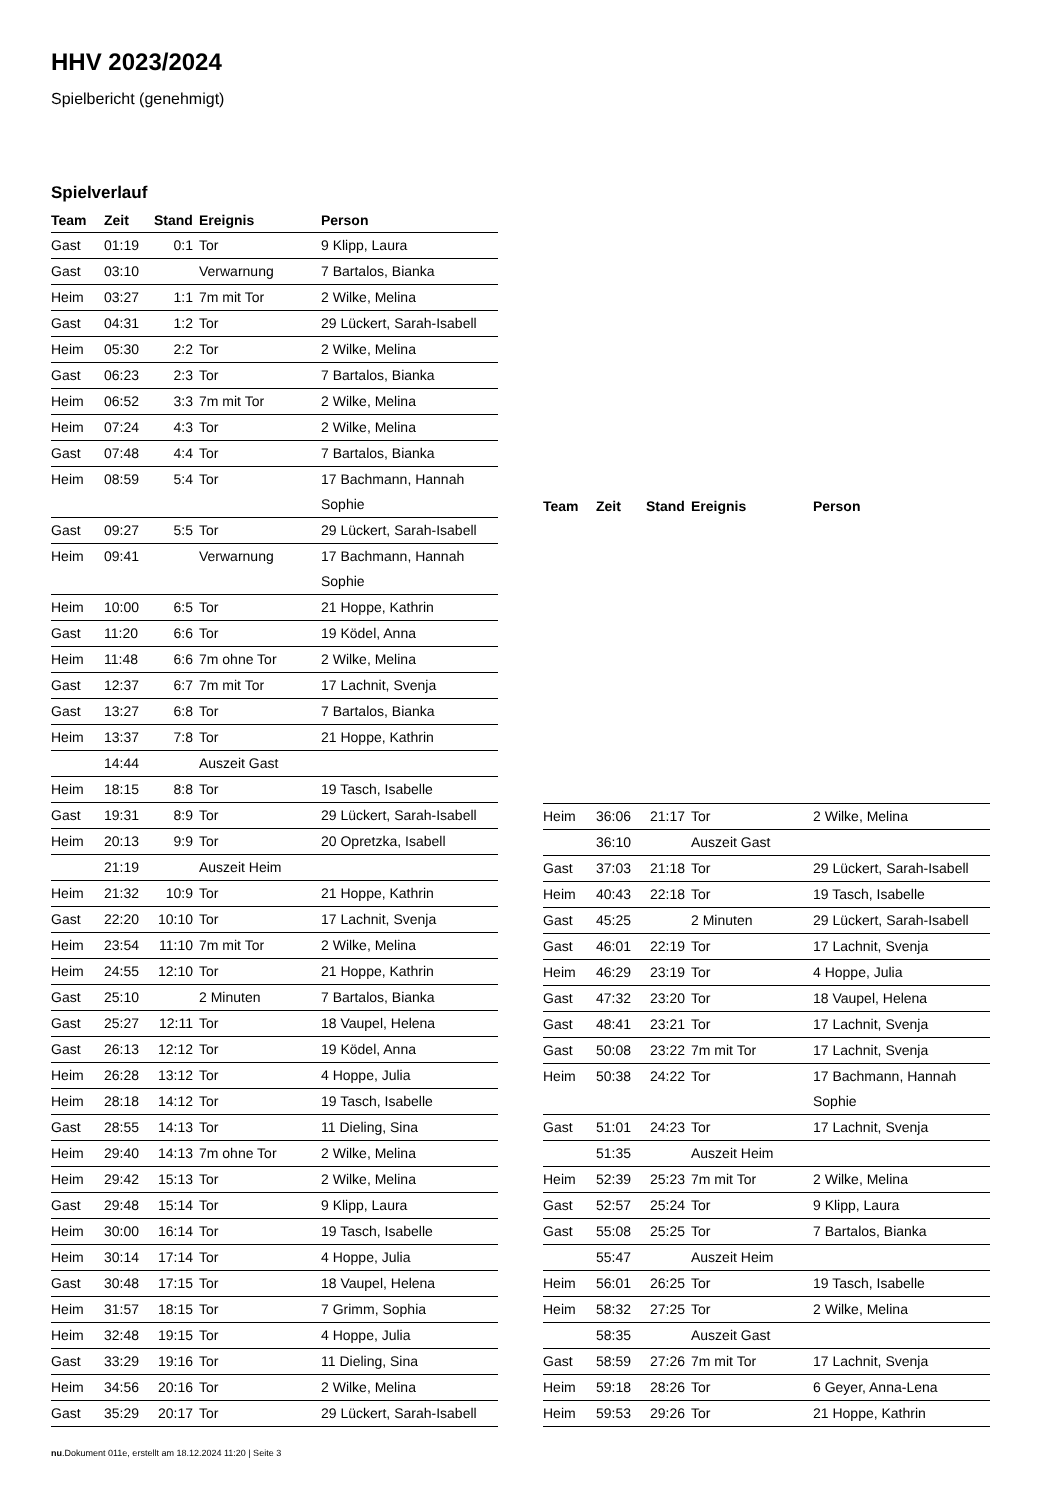HHV 2023/2024
Spielbericht (genehmigt)
Spielverlauf
| Team | Zeit | Stand | Ereignis | Person |
| --- | --- | --- | --- | --- |
| Gast | 01:19 | 0:1 | Tor | 9 Klipp, Laura |
| Gast | 03:10 | | Verwarnung | 7 Bartalos, Bianka |
| Heim | 03:27 | 1:1 | 7m mit Tor | 2 Wilke, Melina |
| Gast | 04:31 | 1:2 | Tor | 29 Lückert, Sarah-Isabell |
| Heim | 05:30 | 2:2 | Tor | 2 Wilke, Melina |
| Gast | 06:23 | 2:3 | Tor | 7 Bartalos, Bianka |
| Heim | 06:52 | 3:3 | 7m mit Tor | 2 Wilke, Melina |
| Heim | 07:24 | 4:3 | Tor | 2 Wilke, Melina |
| Gast | 07:48 | 4:4 | Tor | 7 Bartalos, Bianka |
| Heim | 08:59 | 5:4 | Tor | 17 Bachmann, Hannah Sophie |
| Gast | 09:27 | 5:5 | Tor | 29 Lückert, Sarah-Isabell |
| Heim | 09:41 | | Verwarnung | 17 Bachmann, Hannah Sophie |
| Heim | 10:00 | 6:5 | Tor | 21 Hoppe, Kathrin |
| Gast | 11:20 | 6:6 | Tor | 19 Ködel, Anna |
| Heim | 11:48 | 6:6 | 7m ohne Tor | 2 Wilke, Melina |
| Gast | 12:37 | 6:7 | 7m mit Tor | 17 Lachnit, Svenja |
| Gast | 13:27 | 6:8 | Tor | 7 Bartalos, Bianka |
| Heim | 13:37 | 7:8 | Tor | 21 Hoppe, Kathrin |
| | 14:44 | | Auszeit Gast | |
| Heim | 18:15 | 8:8 | Tor | 19 Tasch, Isabelle |
| Gast | 19:31 | 8:9 | Tor | 29 Lückert, Sarah-Isabell |
| Heim | 20:13 | 9:9 | Tor | 20 Opretzka, Isabell |
| | 21:19 | | Auszeit Heim | |
| Heim | 21:32 | 10:9 | Tor | 21 Hoppe, Kathrin |
| Gast | 22:20 | 10:10 | Tor | 17 Lachnit, Svenja |
| Heim | 23:54 | 11:10 | 7m mit Tor | 2 Wilke, Melina |
| Heim | 24:55 | 12:10 | Tor | 21 Hoppe, Kathrin |
| Gast | 25:10 | | 2 Minuten | 7 Bartalos, Bianka |
| Gast | 25:27 | 12:11 | Tor | 18 Vaupel, Helena |
| Gast | 26:13 | 12:12 | Tor | 19 Ködel, Anna |
| Heim | 26:28 | 13:12 | Tor | 4 Hoppe, Julia |
| Heim | 28:18 | 14:12 | Tor | 19 Tasch, Isabelle |
| Gast | 28:55 | 14:13 | Tor | 11 Dieling, Sina |
| Heim | 29:40 | 14:13 | 7m ohne Tor | 2 Wilke, Melina |
| Heim | 29:42 | 15:13 | Tor | 2 Wilke, Melina |
| Gast | 29:48 | 15:14 | Tor | 9 Klipp, Laura |
| Heim | 30:00 | 16:14 | Tor | 19 Tasch, Isabelle |
| Heim | 30:14 | 17:14 | Tor | 4 Hoppe, Julia |
| Gast | 30:48 | 17:15 | Tor | 18 Vaupel, Helena |
| Heim | 31:57 | 18:15 | Tor | 7 Grimm, Sophia |
| Heim | 32:48 | 19:15 | Tor | 4 Hoppe, Julia |
| Gast | 33:29 | 19:16 | Tor | 11 Dieling, Sina |
| Heim | 34:56 | 20:16 | Tor | 2 Wilke, Melina |
| Gast | 35:29 | 20:17 | Tor | 29 Lückert, Sarah-Isabell |
| Team | Zeit | Stand | Ereignis | Person |
| --- | --- | --- | --- | --- |
| Heim | 36:06 | 21:17 | Tor | 2 Wilke, Melina |
| | 36:10 | | Auszeit Gast | |
| Gast | 37:03 | 21:18 | Tor | 29 Lückert, Sarah-Isabell |
| Heim | 40:43 | 22:18 | Tor | 19 Tasch, Isabelle |
| Gast | 45:25 | | 2 Minuten | 29 Lückert, Sarah-Isabell |
| Gast | 46:01 | 22:19 | Tor | 17 Lachnit, Svenja |
| Heim | 46:29 | 23:19 | Tor | 4 Hoppe, Julia |
| Gast | 47:32 | 23:20 | Tor | 18 Vaupel, Helena |
| Gast | 48:41 | 23:21 | Tor | 17 Lachnit, Svenja |
| Gast | 50:08 | 23:22 | 7m mit Tor | 17 Lachnit, Svenja |
| Heim | 50:38 | 24:22 | Tor | 17 Bachmann, Hannah Sophie |
| Gast | 51:01 | 24:23 | Tor | 17 Lachnit, Svenja |
| | 51:35 | | Auszeit Heim | |
| Heim | 52:39 | 25:23 | 7m mit Tor | 2 Wilke, Melina |
| Gast | 52:57 | 25:24 | Tor | 9 Klipp, Laura |
| Gast | 55:08 | 25:25 | Tor | 7 Bartalos, Bianka |
| | 55:47 | | Auszeit Heim | |
| Heim | 56:01 | 26:25 | Tor | 19 Tasch, Isabelle |
| Heim | 58:32 | 27:25 | Tor | 2 Wilke, Melina |
| | 58:35 | | Auszeit Gast | |
| Gast | 58:59 | 27:26 | 7m mit Tor | 17 Lachnit, Svenja |
| Heim | 59:18 | 28:26 | Tor | 6 Geyer, Anna-Lena |
| Heim | 59:53 | 29:26 | Tor | 21 Hoppe, Kathrin |
nu.Dokument 011e, erstellt am 18.12.2024 11:20 | Seite 3